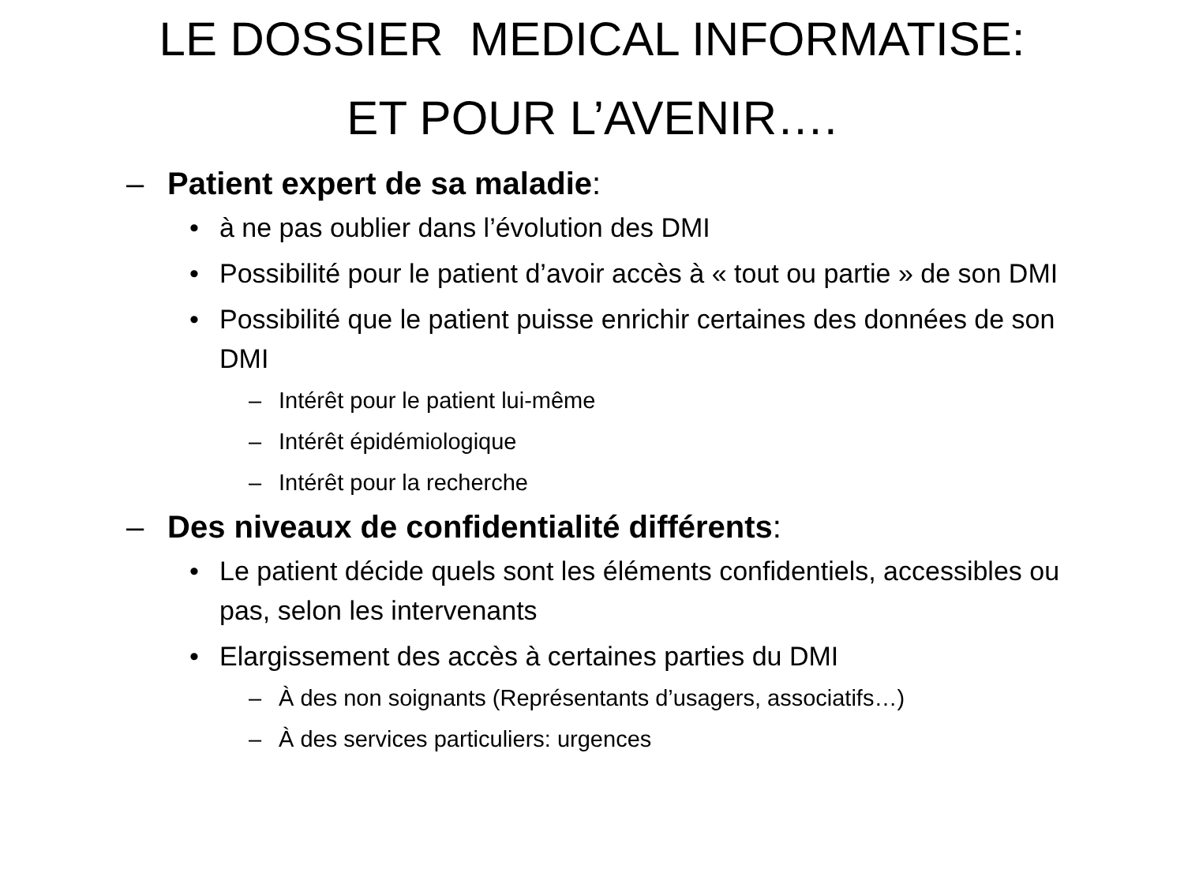LE DOSSIER MEDICAL INFORMATISE:
ET POUR L’AVENIR….
– Patient expert de sa maladie:
• à ne pas oublier dans l’évolution des DMI
• Possibilité pour le patient d’avoir accès à « tout ou partie » de son DMI
• Possibilité que le patient puisse enrichir certaines des données de son DMI
– Intérêt pour le patient lui-même
– Intérêt épidémiologique
– Intérêt pour la recherche
– Des niveaux de confidentialité différents:
• Le patient décide quels sont les éléments confidentiels, accessibles ou pas, selon les intervenants
• Elargissement des accès à certaines parties du DMI
– À des non soignants (Représentants d’usagers, associatifs…)
– À des services particuliers: urgences